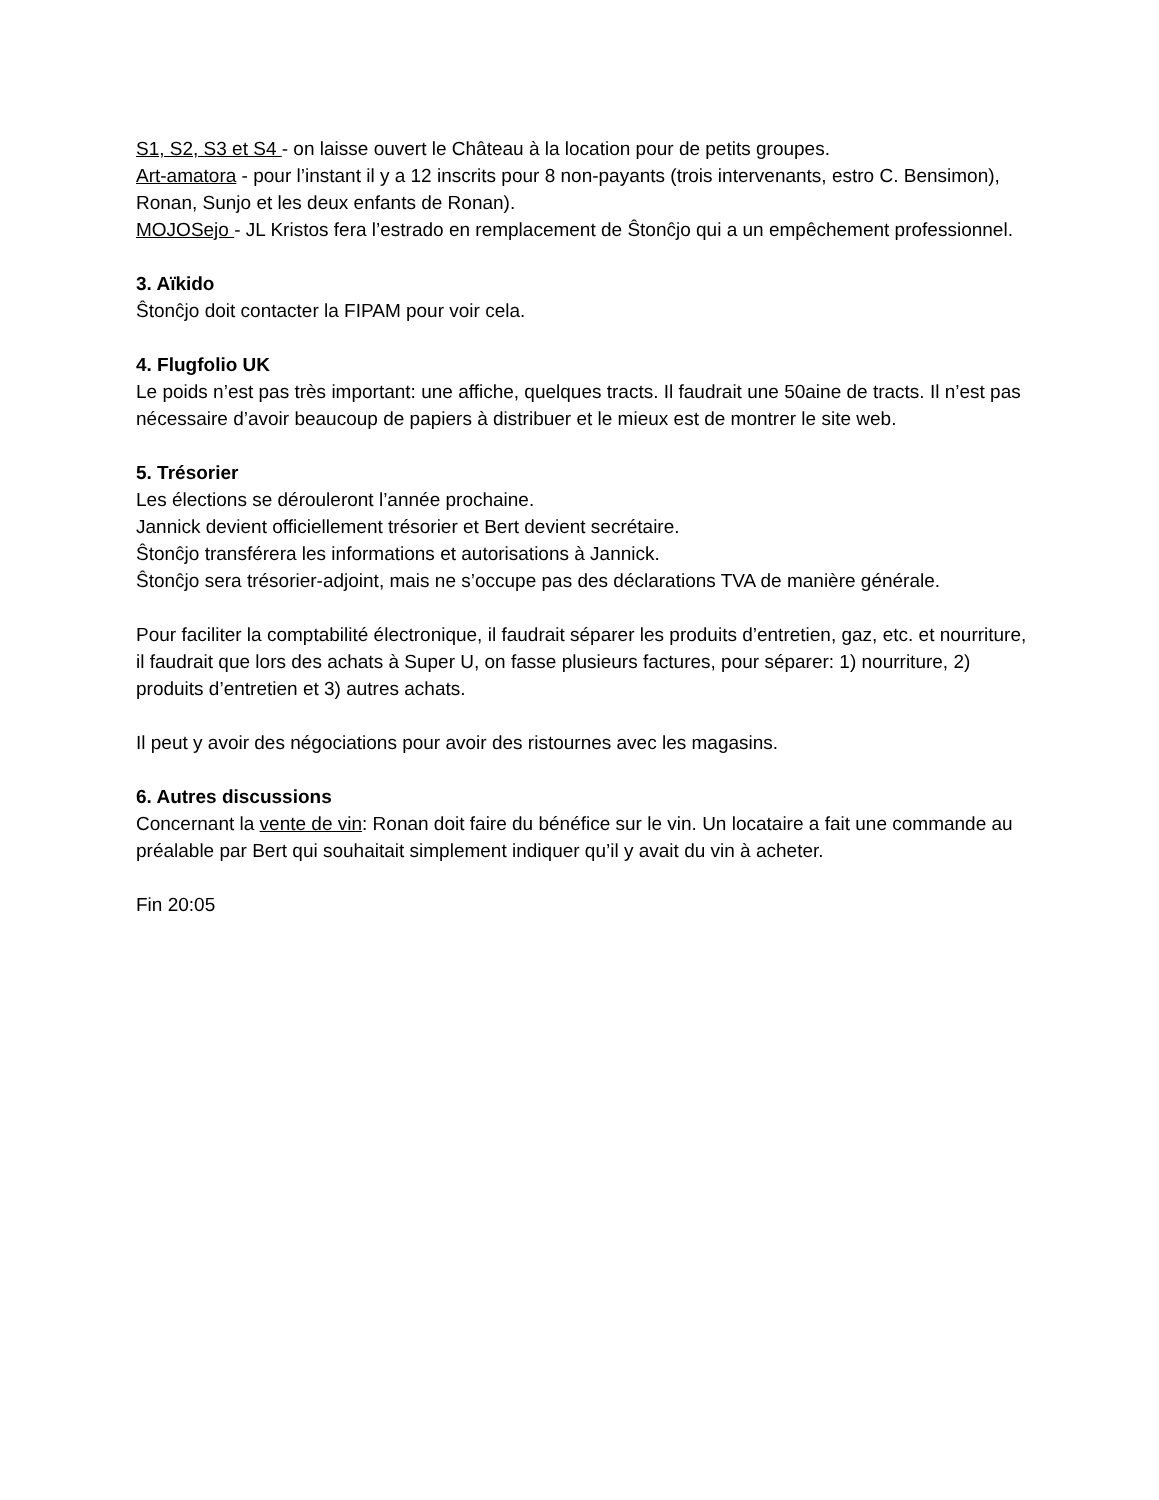S1, S2, S3 et S4 - on laisse ouvert le Château à la location pour de petits groupes.
Art-amatora - pour l’instant il y a 12 inscrits pour 8 non-payants (trois intervenants, estro C. Bensimon), Ronan, Sunjo et les deux enfants de Ronan).
MOJOSejo - JL Kristos fera l’estrado en remplacement de Ŝtonĉjo qui a un empêchement professionnel.
3. Aïkido
Ŝtonĉjo doit contacter la FIPAM pour voir cela.
4. Flugfolio UK
Le poids n’est pas très important: une affiche, quelques tracts. Il faudrait une 50aine de tracts. Il n’est pas nécessaire d’avoir beaucoup de papiers à distribuer et le mieux est de montrer le site web.
5. Trésorier
Les élections se dérouleront l’année prochaine.
Jannick devient officiellement trésorier et Bert devient secrétaire.
Ŝtonĉjo transférera les informations et autorisations à Jannick.
Ŝtonĉjo sera trésorier-adjoint, mais ne s’occupe pas des déclarations TVA de manière générale.
Pour faciliter la comptabilité électronique, il faudrait séparer les produits d’entretien, gaz, etc. et nourriture, il faudrait que lors des achats à Super U, on fasse plusieurs factures, pour séparer: 1) nourriture, 2) produits d’entretien et 3) autres achats.
Il peut y avoir des négociations pour avoir des ristournes avec les magasins.
6. Autres discussions
Concernant la vente de vin: Ronan doit faire du bénéfice sur le vin. Un locataire a fait une commande au préalable par Bert qui souhaitait simplement indiquer qu’il y avait du vin à acheter.
Fin 20:05